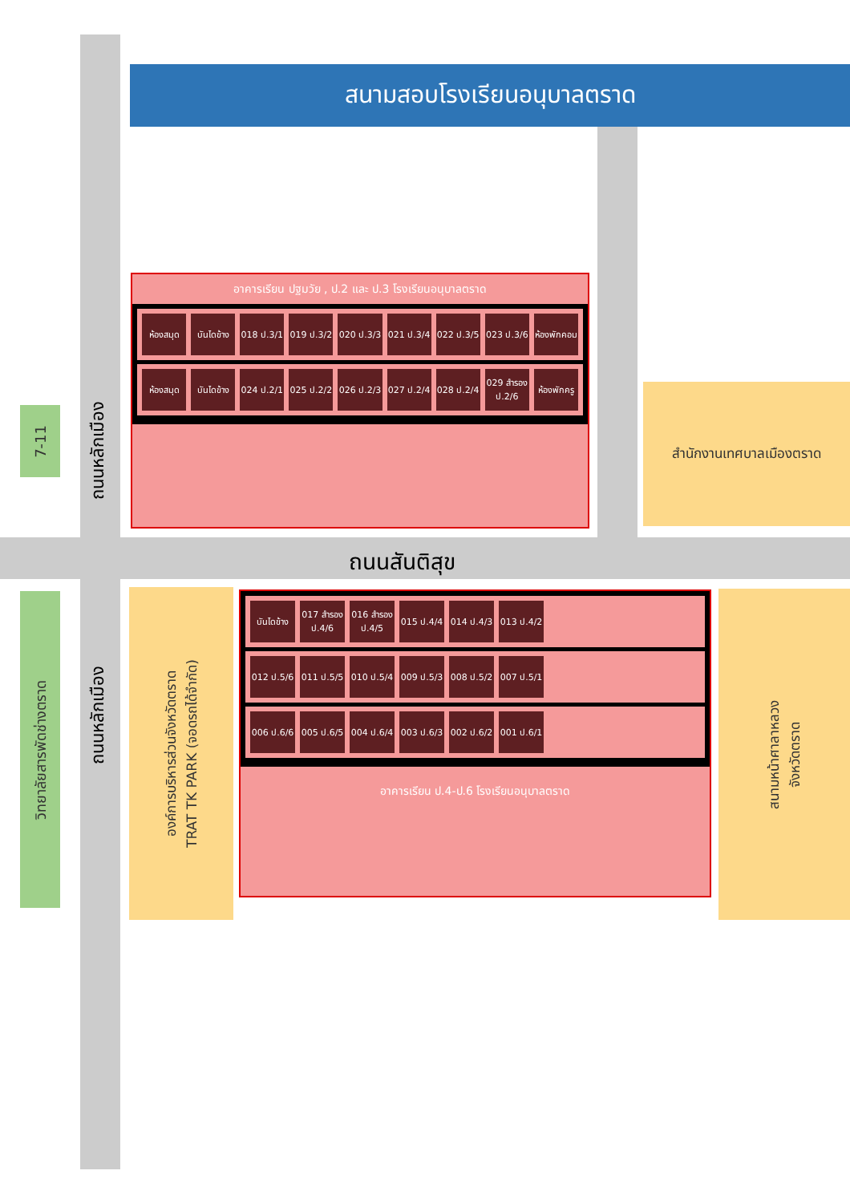สนามสอบโรงเรียนอนุบาลตราด
อาคารเรียน ปฐมวัย , ป.2 และ ป.3 โรงเรียนอนุบาลตราด
ห้องสมุด บันไดข้าง
018 ป.3/1
019 ป.3/2
020 ป.3/3
021 ป.3/4
022 ป.3/5
023 ป.3/6
ห้องพักคอม
ห้องสมุด บันไดข้าง
024 ป.2/1
025 ป.2/2
026 ป.2/3
027 ป.2/4
028 ป.2/4
029 สำรอง ป.2/6
ห้องพักครู
สำนักงานเทศบาลเมืองตราด
7-11 ถนนหลักเมือง
ถนนสันติสุข
วิทยาลัยสารพัดช่างตราด
ถนนหลักเมือง
องค์การบริหารส่วนจังหวัดตราด
TRAT TK PARK (จอดรถได้จำกัด)
บันไดข้าง
017 สำรอง ป.4/6
016 สำรอง ป.4/5
015 ป.4/4
014 ป.4/3
013 ป.4/2
012 ป.5/6
011 ป.5/5
010 ป.5/4
009 ป.5/3
008 ป.5/2
007 ป.5/1
006 ป.6/6
005 ป.6/5
004 ป.6/4
003 ป.6/3
002 ป.6/2
001 ป.6/1
อาคารเรียน ป.4-ป.6 โรงเรียนอนุบาลตราด
สนามหน้าศาลาหลวง
จังหวัดตราด